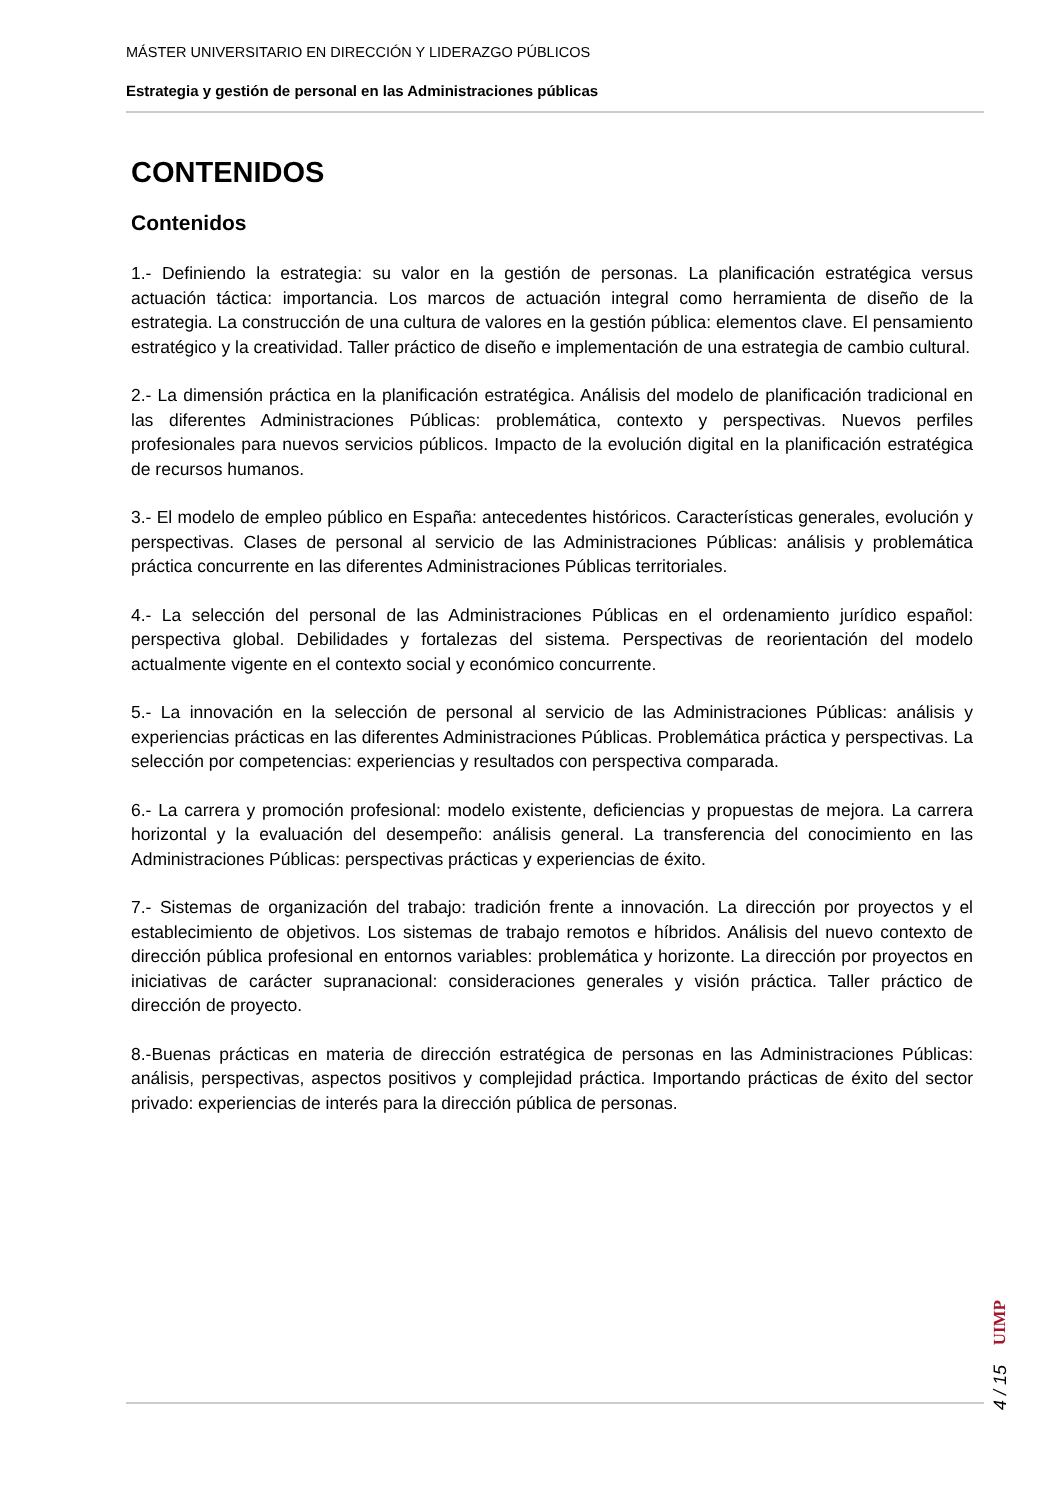MÁSTER UNIVERSITARIO EN DIRECCIÓN Y LIDERAZGO PÚBLICOS
Estrategia y gestión de personal en las Administraciones públicas
CONTENIDOS
Contenidos
1.- Definiendo la estrategia: su valor en la gestión de personas. La planificación estratégica versus actuación táctica: importancia. Los marcos de actuación integral como herramienta de diseño de la estrategia. La construcción de una cultura de valores en la gestión pública: elementos clave. El pensamiento estratégico y la creatividad. Taller práctico de diseño e implementación de una estrategia de cambio cultural.
2.- La dimensión práctica en la planificación estratégica. Análisis del modelo de planificación tradicional en las diferentes Administraciones Públicas: problemática, contexto y perspectivas. Nuevos perfiles profesionales para nuevos servicios públicos. Impacto de la evolución digital en la planificación estratégica de recursos humanos.
3.- El modelo de empleo público en España: antecedentes históricos. Características generales, evolución y perspectivas. Clases de personal al servicio de las Administraciones Públicas: análisis y problemática práctica concurrente en las diferentes Administraciones Públicas territoriales.
4.- La selección del personal de las Administraciones Públicas en el ordenamiento jurídico español: perspectiva global. Debilidades y fortalezas del sistema. Perspectivas de reorientación del modelo actualmente vigente en el contexto social y económico concurrente.
5.- La innovación en la selección de personal al servicio de las Administraciones Públicas: análisis y experiencias prácticas en las diferentes Administraciones Públicas. Problemática práctica y perspectivas. La selección por competencias: experiencias y resultados con perspectiva comparada.
6.- La carrera y promoción profesional: modelo existente, deficiencias y propuestas de mejora. La carrera horizontal y la evaluación del desempeño: análisis general. La transferencia del conocimiento en las Administraciones Públicas: perspectivas prácticas y experiencias de éxito.
7.- Sistemas de organización del trabajo: tradición frente a innovación. La dirección por proyectos y el establecimiento de objetivos. Los sistemas de trabajo remotos e híbridos. Análisis del nuevo contexto de dirección pública profesional en entornos variables: problemática y horizonte. La dirección por proyectos en iniciativas de carácter supranacional: consideraciones generales y visión práctica. Taller práctico de dirección de proyecto.
8.-Buenas prácticas en materia de dirección estratégica de personas en las Administraciones Públicas: análisis, perspectivas, aspectos positivos y complejidad práctica. Importando prácticas de éxito del sector privado: experiencias de interés para la dirección pública de personas.
4 / 15
UIMP